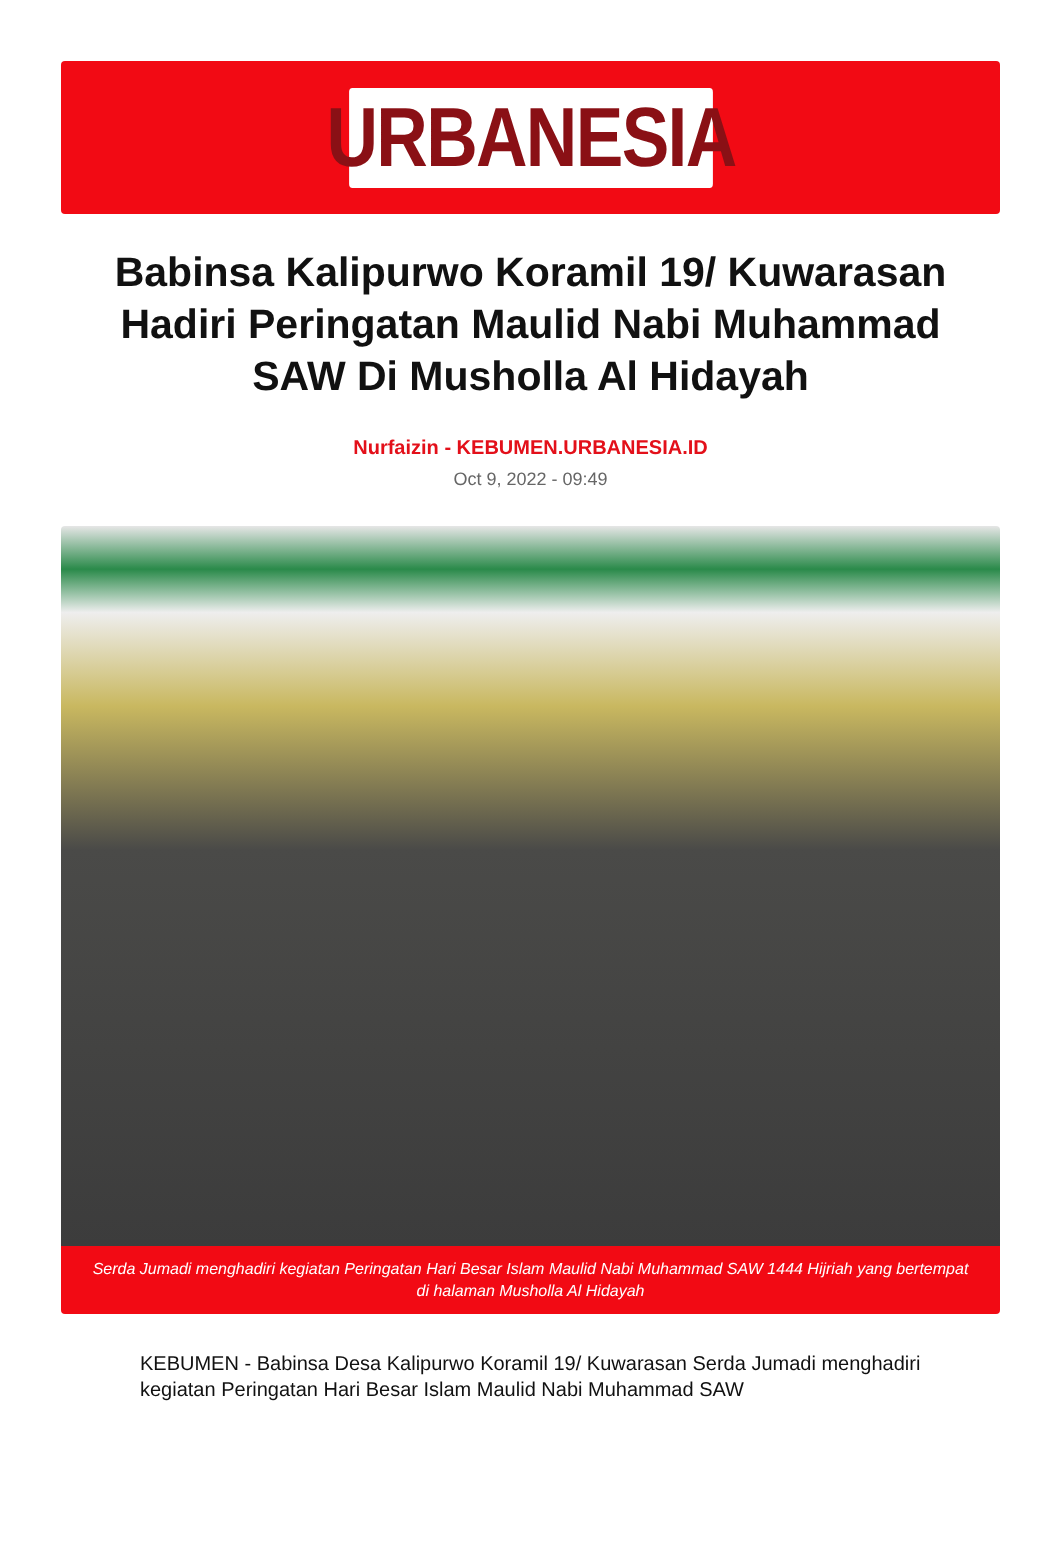URBANESIA
Babinsa Kalipurwo Koramil 19/ Kuwarasan Hadiri Peringatan Maulid Nabi Muhammad SAW Di Musholla Al Hidayah
Nurfaizin - KEBUMEN.URBANESIA.ID
Oct 9, 2022 - 09:49
Serda Jumadi menghadiri kegiatan Peringatan Hari Besar Islam Maulid Nabi Muhammad SAW 1444 Hijriah yang bertempat di halaman Musholla Al Hidayah
KEBUMEN - Babinsa Desa Kalipurwo Koramil 19/ Kuwarasan Serda Jumadi menghadiri kegiatan Peringatan Hari Besar Islam Maulid Nabi Muhammad SAW